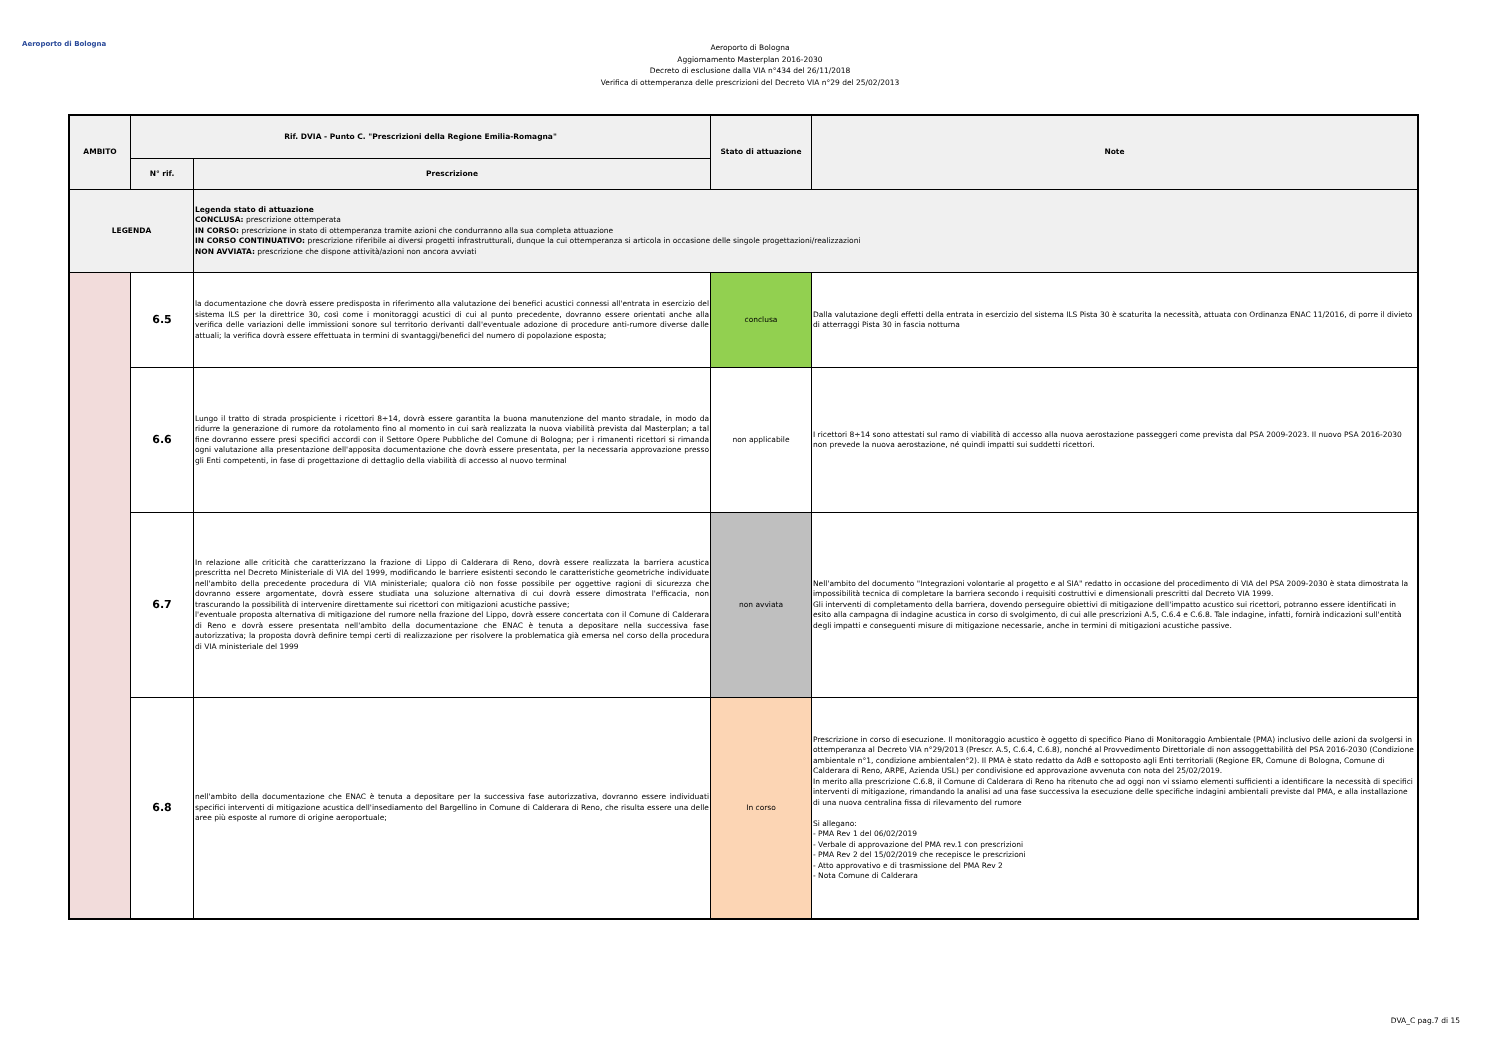Aeroporto di Bologna
Aeroporto di Bologna
Aggiornamento Masterplan 2016-2030
Decreto di esclusione dalla VIA n°434 del 26/11/2018
Verifica di ottemperanza delle prescrizioni del Decreto VIA n°29 del 25/02/2013
| AMBITO | Rif. DVIA - Punto C. "Prescrizioni della Regione Emilia-Romagna" | | Stato di attuazione | Note |
| --- | --- | --- | --- | --- |
| | N° rif. | Prescrizione | | |
| LEGENDA | | Legenda stato di attuazione CONCLUSA: prescrizione ottemperata IN CORSO: prescrizione in stato di ottemperanza tramite azioni che condurranno alla sua completa attuazione IN CORSO CONTINUATIVO: prescrizione riferibile ai diversi progetti infrastrutturali, dunque la cui ottemperanza si articola in occasione delle singole progettazioni/realizzazioni NON AVVIATA: prescrizione che dispone attività/azioni non ancora avviati | | |
| | 6.5 | la documentazione che dovrà essere predisposta in riferimento alla valutazione dei benefici acustici connessi all'entrata in esercizio del sistema ILS per la direttrice 30, così come i monitoraggi acustici di cui al punto precedente, dovranno essere orientati anche alla verifica delle variazioni delle immissioni sonore sul territorio derivanti dall'eventuale adozione di procedure anti-rumore diverse dalle attuali; la verifica dovrà essere effettuata in termini di svantaggi/benefici del numero di popolazione esposta; | conclusa | Dalla valutazione degli effetti della entrata in esercizio del sistema ILS Pista 30 è scaturita la necessità, attuata con Ordinanza ENAC 11/2016, di porre il divieto di atterraggi Pista 30 in fascia notturna |
| | 6.6 | Lungo il tratto di strada prospiciente i ricettori 8÷14, dovrà essere garantita la buona manutenzione del manto stradale, in modo da ridurre la generazione di rumore da rotolamento fino al momento in cui sarà realizzata la nuova viabilità prevista dal Masterplan; a tal fine dovranno essere presi specifici accordi con il Settore Opere Pubbliche del Comune di Bologna; per i rimanenti ricettori si rimanda ogni valutazione alla presentazione dell'apposita documentazione che dovrà essere presentata, per la necessaria approvazione presso gli Enti competenti, in fase di progettazione di dettaglio della viabilità di accesso al nuovo terminal | non applicabile | I ricettori 8÷14 sono attestati sul ramo di viabilità di accesso alla nuova aerostazione passeggeri come prevista dal PSA 2009-2023. Il nuovo PSA 2016-2030 non prevede la nuova aerostazione, né quindi impatti sui suddetti ricettori. |
| | 6.7 | In relazione alle criticità che caratterizzano la frazione di Lippo di Calderara di Reno, dovrà essere realizzata la barriera acustica prescritta nel Decreto Ministeriale di VIA del 1999, modificando le barriere esistenti secondo le caratteristiche geometriche individuate nell'ambito della precedente procedura di VIA ministeriale; qualora ciò non fosse possibile per oggettive ragioni di sicurezza che dovranno essere argomentate, dovrà essere studiata una soluzione alternativa di cui dovrà essere dimostrata l'efficacia, non trascurando la possibilità di intervenire direttamente sui ricettori con mitigazioni acustiche passive; l'eventuale proposta alternativa di mitigazione del rumore nella frazione del Lippo, dovrà essere concertata con il Comune di Calderara di Reno e dovrà essere presentata nell'ambito della documentazione che ENAC è tenuta a depositare nella successiva fase autorizzativa; la proposta dovrà definire tempi certi di realizzazione per risolvere la problematica già emersa nel corso della procedura di VIA ministeriale del 1999 | non avviata | Nell'ambito del documento "Integrazioni volontarie al progetto e al SIA" redatto in occasione del procedimento di VIA del PSA 2009-2030 è stata dimostrata la impossibilità tecnica di completare la barriera secondo i requisiti costruttivi e dimensionali prescritti dal Decreto VIA 1999. Gli interventi di completamento della barriera, dovendo perseguire obiettivi di mitigazione dell'impatto acustico sui ricettori, potranno essere identificati in esito alla campagna di indagine acustica in corso di svolgimento, di cui alle prescrizioni A.5, C.6.4 e C.6.8. Tale indagine, infatti, fornirà indicazioni sull'entità degli impatti e conseguenti misure di mitigazione necessarie, anche in termini di mitigazioni acustiche passive. |
| | 6.8 | nell'ambito della documentazione che ENAC è tenuta a depositare per la successiva fase autorizzativa, dovranno essere individuati specifici interventi di mitigazione acustica dell'insediamento del Bargellino in Comune di Calderara di Reno, che risulta essere una delle aree più esposte al rumore di origine aeroportuale; | In corso | Prescrizione in corso di esecuzione. Il monitoraggio acustico è oggetto di specifico Piano di Monitoraggio Ambientale (PMA) inclusivo delle azioni da svolgersi in ottemperanza al Decreto VIA n°29/2013 (Prescr. A.5, C.6.4, C.6.8), nonché al Provvedimento Direttoriale di non assoggettabilità del PSA 2016-2030 (Condizione ambientale n°1, condizione ambientalen°2). Il PMA è stato redatto da AdB e sottoposto agli Enti territoriali (Regione ER, Comune di Bologna, Comune di Calderara di Reno, ARPE, Azienda USL) per condivisione ed approvazione avvenuta con nota del 25/02/2019. In merito alla prescrizione C.6.8, il Comune di Calderara di Reno ha ritenuto che ad oggi non vi ssiamo elementi sufficienti a identificare la necessità di specifici interventi di mitigazione, rimandando la analisi ad una fase successiva la esecuzione delle specifiche indagini ambientali previste dal PMA, e alla installazione di una nuova centralina fissa di rilevamento del rumore Si allegano: - PMA Rev 1 del 06/02/2019 - Verbale di approvazione del PMA rev.1 con prescrizioni - PMA Rev 2 del 15/02/2019 che recepisce le prescrizioni - Atto approvativo e di trasmissione del PMA Rev 2 - Nota Comune di Calderara |
DVA_C pag.7 di 15